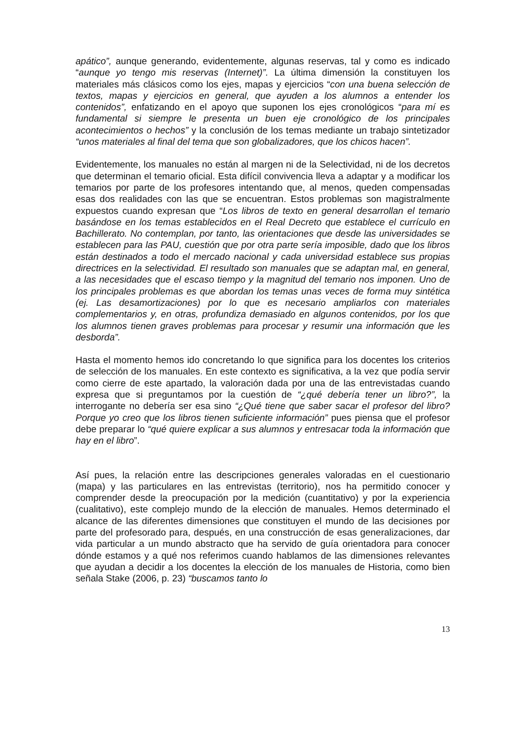apático”, aunque generando, evidentemente, algunas reservas, tal y como es indicado “aunque yo tengo mis reservas (Internet)”. La última dimensión la constituyen los materiales más clásicos como los ejes, mapas y ejercicios “con una buena selección de textos, mapas y ejercicios en general, que ayuden a los alumnos a entender los contenidos”, enfatizando en el apoyo que suponen los ejes cronológicos “para mí es fundamental si siempre le presenta un buen eje cronológico de los principales acontecimientos o hechos” y la conclusión de los temas mediante un trabajo sintetizador “unos materiales al final del tema que son globalizadores, que los chicos hacen”.
Evidentemente, los manuales no están al margen ni de la Selectividad, ni de los decretos que determinan el temario oficial. Esta difícil convivencia lleva a adaptar y a modificar los temarios por parte de los profesores intentando que, al menos, queden compensadas esas dos realidades con las que se encuentran. Estos problemas son magistralmente expuestos cuando expresan que “Los libros de texto en general desarrollan el temario basándose en los temas establecidos en el Real Decreto que establece el currículo en Bachillerato. No contemplan, por tanto, las orientaciones que desde las universidades se establecen para las PAU, cuestión que por otra parte sería imposible, dado que los libros están destinados a todo el mercado nacional y cada universidad establece sus propias directrices en la selectividad. El resultado son manuales que se adaptan mal, en general, a las necesidades que el escaso tiempo y la magnitud del temario nos imponen. Uno de los principales problemas es que abordan los temas unas veces de forma muy sintética (ej. Las desamortizaciones) por lo que es necesario ampliarlos con materiales complementarios y, en otras, profundiza demasiado en algunos contenidos, por los que los alumnos tienen graves problemas para procesar y resumir una información que les desborda”.
Hasta el momento hemos ido concretando lo que significa para los docentes los criterios de selección de los manuales. En este contexto es significativa, a la vez que podía servir como cierre de este apartado, la valoración dada por una de las entrevistadas cuando expresa que si preguntamos por la cuestión de “¿qué debería tener un libro?”, la interrogante no debería ser esa sino “¿Qué tiene que saber sacar el profesor del libro? Porque yo creo que los libros tienen suficiente información” pues piensa que el profesor debe preparar lo “qué quiere explicar a sus alumnos y entresacar toda la información que hay en el libro”.
Así pues, la relación entre las descripciones generales valoradas en el cuestionario (mapa) y las particulares en las entrevistas (territorio), nos ha permitido conocer y comprender desde la preocupación por la medición (cuantitativo) y por la experiencia (cualitativo), este complejo mundo de la elección de manuales. Hemos determinado el alcance de las diferentes dimensiones que constituyen el mundo de las decisiones por parte del profesorado para, después, en una construcción de esas generalizaciones, dar vida particular a un mundo abstracto que ha servido de guía orientadora para conocer dónde estamos y a qué nos referimos cuando hablamos de las dimensiones relevantes que ayudan a decidir a los docentes la elección de los manuales de Historia, como bien señala Stake (2006, p. 23) “buscamos tanto lo
13